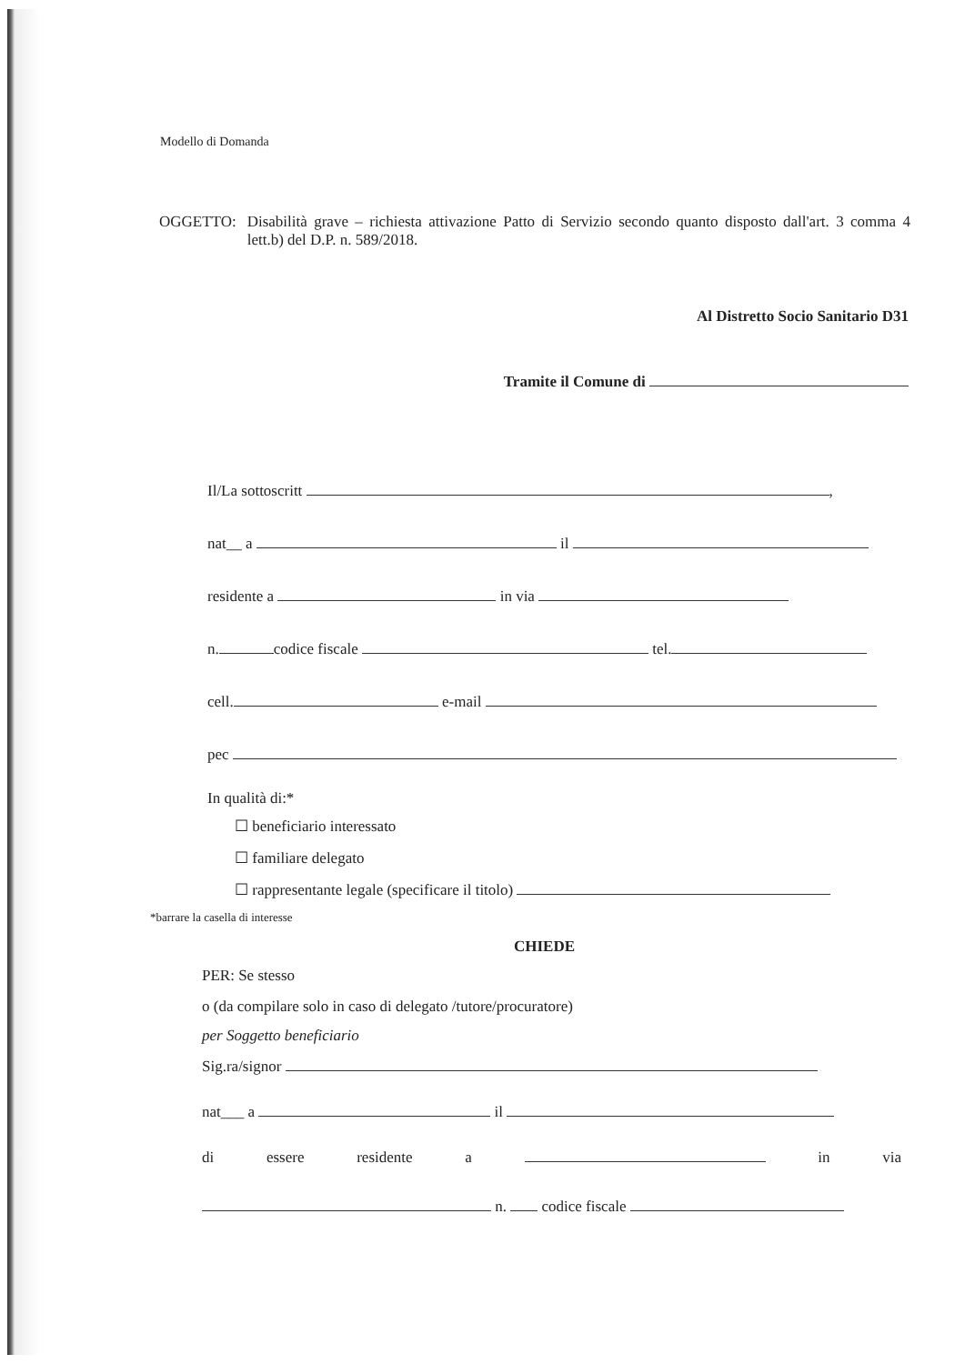Modello di Domanda
OGGETTO: Disabilità grave – richiesta attivazione Patto di Servizio secondo quanto disposto dall'art. 3 comma 4 lett.b) del D.P. n. 589/2018.
Al Distretto Socio Sanitario D31
Tramite il Comune di
Il/La sottoscritt ,
nat__ a il
residente a in via
n. codice fiscale tel.
cell. e-mail
pec
In qualità di:*
☐ beneficiario interessato
☐ familiare delegato
☐ rappresentante legale (specificare il titolo)
*barrare la casella di interesse
CHIEDE
PER: Se stesso
o (da compilare solo in caso di delegato /tutore/procuratore)
per Soggetto beneficiario
Sig.ra/signor
nat___ a il
di essere residente a in via
n. codice fiscale